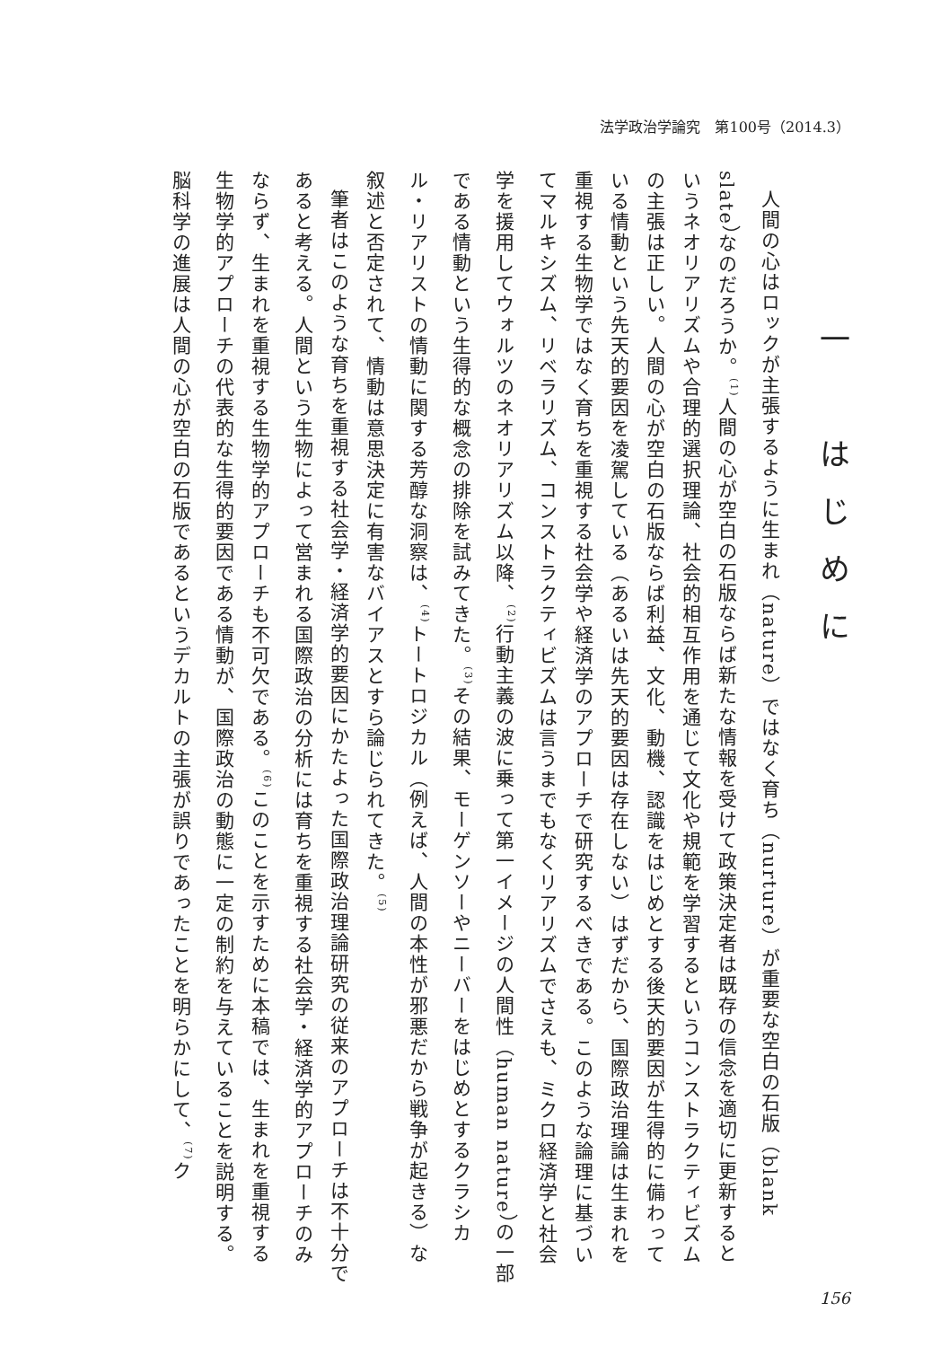法学政治学論究　第100号（2014.3）
一　はじめに
人間の心はロックが主張するように生まれ（nature）ではなく育ち（nurture）が重要な空白の石版（blank slate）なのだろうか。<sup>(1)</sup>人間の心が空白の石版ならば新たな情報を受けて政策決定者は既存の信念を適切に更新するというネオリアリズムや合理的選択理論、社会的相互作用を通じて文化や規範を学習するというコンストラクティビズムの主張は正しい。人間の心が空白の石版ならば利益、文化、動機、認識をはじめとする後天的要因が生得的に備わっている情動という先天的要因を凌駕している（あるいは先天的要因は存在しない）はずだから、国際政治理論は生まれを重視する生物学ではなく育ちを重視する社会学や経済学のアプローチで研究するべきである。このような論理に基づいてマルキシズム、リベラリズム、コンストラクティビズムは言うまでもなくリアリズムでさえも、ミクロ経済学と社会学を援用してウォルツのネオリアリズム以降、<sup>(2)</sup>行動主義の波に乗って第一イメージの人間性（human nature）の一部である情動という生得的な概念の排除を試みてきた。<sup>(3)</sup>その結果、モーゲンソーやニーバーをはじめとするクラシカル・リアリストの情動に関する芳醇な洞察は、<sup>(4)</sup>トートロジカル（例えば、人間の本性が邪悪だから戦争が起きる）な叙述と否定されて、情動は意思決定に有害なバイアスとすら論じられてきた。<sup>(5)</sup>
筆者はこのような育ちを重視する社会学・経済学的要因にかたよった国際政治理論研究の従来のアプローチは不十分であると考える。人間という生物によって営まれる国際政治の分析には育ちを重視する社会学・経済学的アプローチのみならず、生まれを重視する生物学的アプローチも不可欠である。<sup>(6)</sup>このことを示すために本稿では、生まれを重視する生物学的アプローチの代表的な生得的要因である情動が、国際政治の動態に一定の制約を与えていることを説明する。脳科学の進展は人間の心が空白の石版であるというデカルトの主張が誤りであったことを明らかにして、<sup>(7)</sup>ク
156